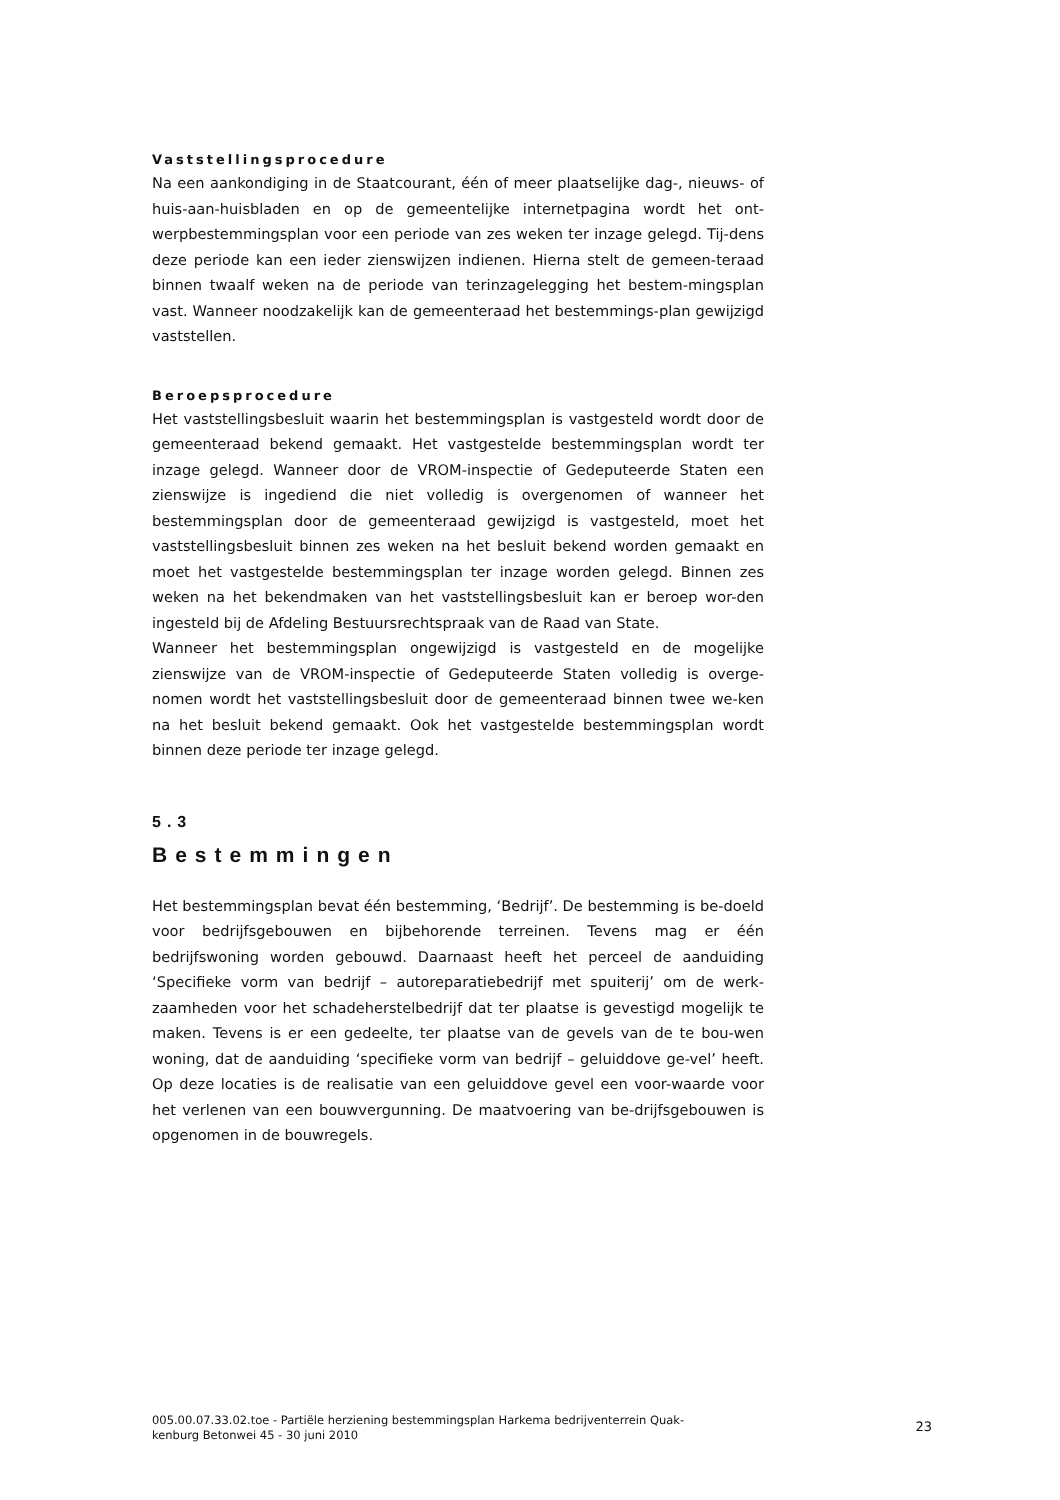Vaststellingsprocedure
Na een aankondiging in de Staatcourant, één of meer plaatselijke dag-, nieuws- of huis-aan-huisbladen en op de gemeentelijke internetpagina wordt het ont-werpbestemmingsplan voor een periode van zes weken ter inzage gelegd. Tij-dens deze periode kan een ieder zienswijzen indienen. Hierna stelt de gemeen-teraad binnen twaalf weken na de periode van terinzagelegging het bestem-mingsplan vast. Wanneer noodzakelijk kan de gemeenteraad het bestemmings-plan gewijzigd vaststellen.
Beroepsprocedure
Het vaststellingsbesluit waarin het bestemmingsplan is vastgesteld wordt door de gemeenteraad bekend gemaakt. Het vastgestelde bestemmingsplan wordt ter inzage gelegd. Wanneer door de VROM-inspectie of Gedeputeerde Staten een zienswijze is ingediend die niet volledig is overgenomen of wanneer het bestemmingsplan door de gemeenteraad gewijzigd is vastgesteld, moet het vaststellingsbesluit binnen zes weken na het besluit bekend worden gemaakt en moet het vastgestelde bestemmingsplan ter inzage worden gelegd. Binnen zes weken na het bekendmaken van het vaststellingsbesluit kan er beroep wor-den ingesteld bij de Afdeling Bestuursrechtspraak van de Raad van State.
Wanneer het bestemmingsplan ongewijzigd is vastgesteld en de mogelijke zienswijze van de VROM-inspectie of Gedeputeerde Staten volledig is overge-nomen wordt het vaststellingsbesluit door de gemeenteraad binnen twee we-ken na het besluit bekend gemaakt. Ook het vastgestelde bestemmingsplan wordt binnen deze periode ter inzage gelegd.
5.3
Bestemmingen
Het bestemmingsplan bevat één bestemming, ‘Bedrijf’. De bestemming is be-doeld voor bedrijfsgebouwen en bijbehorende terreinen. Tevens mag er één bedrijfswoning worden gebouwd. Daarnaast heeft het perceel de aanduiding ‘Specifieke vorm van bedrijf – autoreparatiebedrijf met spuiterij’ om de werk-zaamheden voor het schadeherstelbedrijf dat ter plaatse is gevestigd mogelijk te maken. Tevens is er een gedeelte, ter plaatse van de gevels van de te bou-wen woning, dat de aanduiding ‘specifieke vorm van bedrijf – geluiddove ge-vel’ heeft. Op deze locaties is de realisatie van een geluiddove gevel een voor-waarde voor het verlenen van een bouwvergunning. De maatvoering van be-drijfsgebouwen is opgenomen in de bouwregels.
005.00.07.33.02.toe - Partiële herziening bestemmingsplan Harkema bedrijventerrein Quak-
kenburg Betonwei 45 - 30 juni 2010
23